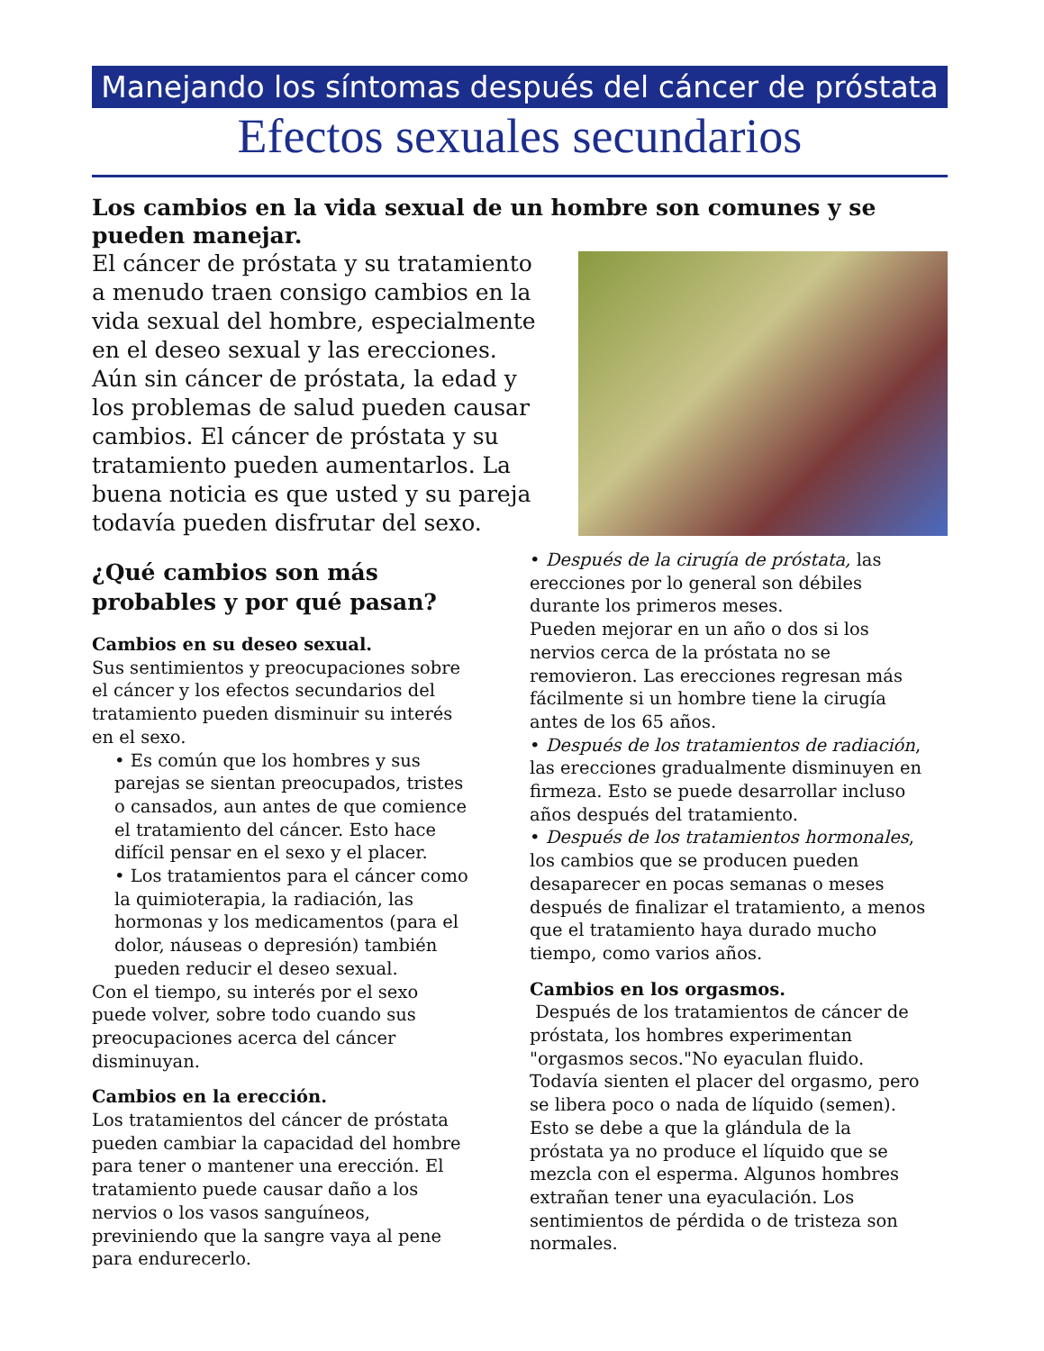Manejando los síntomas después del cáncer de próstata
Efectos sexuales secundarios
Los cambios en la vida sexual de un hombre son comunes y se pueden manejar.
El cáncer de próstata y su tratamiento a menudo traen consigo cambios en la vida sexual del hombre, especialmente en el deseo sexual y las erecciones. Aún sin cáncer de próstata, la edad y los problemas de salud pueden causar cambios. El cáncer de próstata y su tratamiento pueden aumentarlos. La buena noticia es que usted y su pareja todavía pueden disfrutar del sexo.
¿Qué cambios son más probables y por qué pasan?
Cambios en su deseo sexual.
Sus sentimientos y preocupaciones sobre el cáncer y los efectos secundarios del tratamiento pueden disminuir su interés en el sexo.
• Es común que los hombres y sus parejas se sientan preocupados, tristes o cansados, aun antes de que comience el tratamiento del cáncer. Esto hace difícil pensar en el sexo y el placer.
• Los tratamientos para el cáncer como la quimioterapia, la radiación, las hormonas y los medicamentos (para el dolor, náuseas o depresión) también pueden reducir el deseo sexual.
Con el tiempo, su interés por el sexo puede volver, sobre todo cuando sus preocupaciones acerca del cáncer disminuyan.
Cambios en la erección.
Los tratamientos del cáncer de próstata pueden cambiar la capacidad del hombre para tener o mantener una erección. El tratamiento puede causar daño a los nervios o los vasos sanguíneos, previniendo que la sangre vaya al pene para endurecerlo.
• Después de la cirugía de próstata, las erecciones por lo general son débiles durante los primeros meses.
Pueden mejorar en un año o dos si los nervios cerca de la próstata no se removieron. Las erecciones regresan más fácilmente si un hombre tiene la cirugía antes de los 65 años.
• Después de los tratamientos de radiación, las erecciones gradualmente disminuyen en firmeza. Esto se puede desarrollar incluso años después del tratamiento.
• Después de los tratamientos hormonales, los cambios que se producen pueden desaparecer en pocas semanas o meses después de finalizar el tratamiento, a menos que el tratamiento haya durado mucho tiempo, como varios años.
Cambios en los orgasmos.
Después de los tratamientos de cáncer de próstata, los hombres experimentan "orgasmos secos."No eyaculan fluido. Todavía sienten el placer del orgasmo, pero se libera poco o nada de líquido (semen). Esto se debe a que la glándula de la próstata ya no produce el líquido que se mezcla con el esperma. Algunos hombres extrañan tener una eyaculación. Los sentimientos de pérdida o de tristeza son normales.